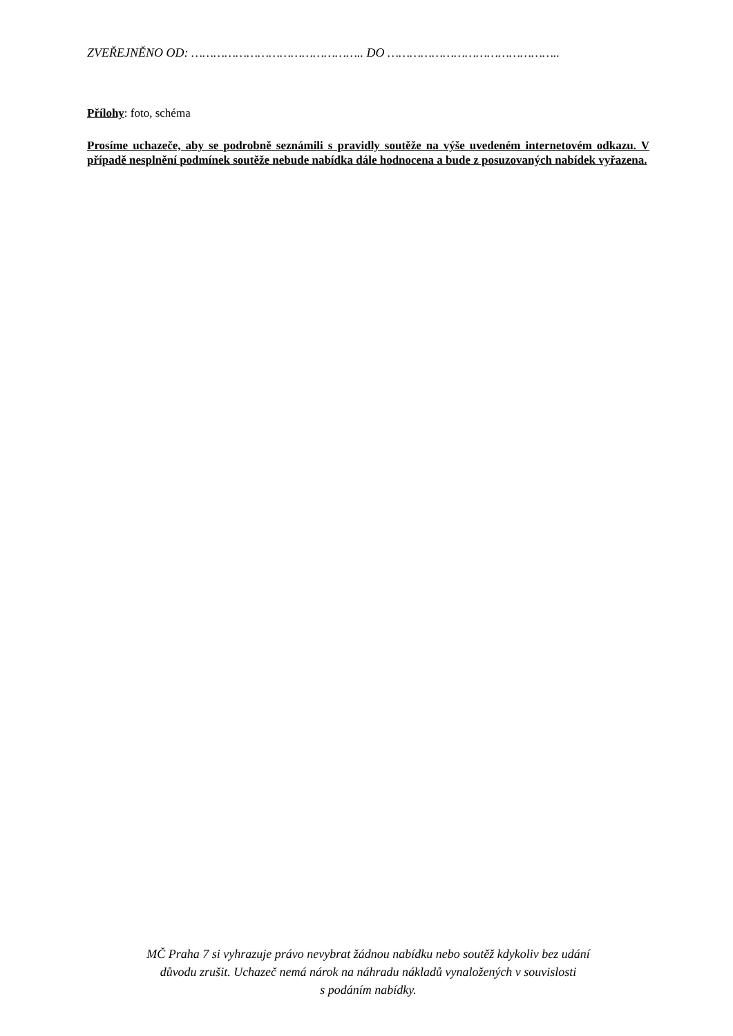ZVEŘEJNĚNO OD: ……………………………………….. DO ………………………………………..
Přílohy: foto, schéma
Prosíme uchazeče, aby se podrobně seznámili s pravidly soutěže na výše uvedeném internetovém odkazu. V případě nesplnění podmínek soutěže nebude nabídka dále hodnocena a bude z posuzovaných nabídek vyřazena.
MČ Praha 7 si vyhrazuje právo nevybrat žádnou nabídku nebo soutěž kdykoliv bez udání
důvodu zrušit. Uchazeč nemá nárok na náhradu nákladů vynaložených v souvislosti
s podáním nabídky.